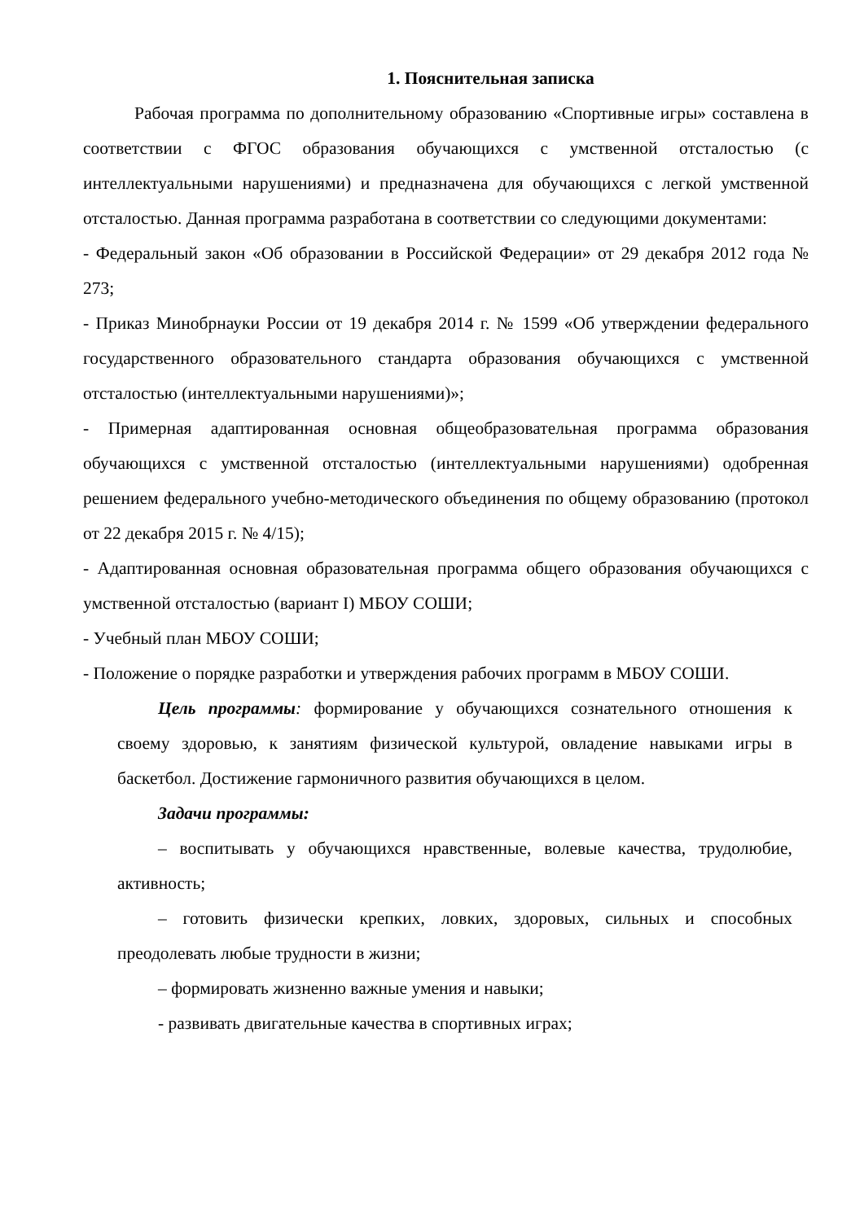1. Пояснительная записка
Рабочая программа по дополнительному образованию «Спортивные игры» составлена в соответствии с ФГОС образования обучающихся с умственной отсталостью (с интеллектуальными нарушениями) и предназначена для обучающихся с легкой умственной отсталостью. Данная программа разработана в соответствии со следующими документами:
- Федеральный закон «Об образовании в Российской Федерации» от 29 декабря 2012 года № 273;
- Приказ Минобрнауки России от 19 декабря 2014 г. № 1599 «Об утверждении федерального государственного образовательного стандарта образования обучающихся с умственной отсталостью (интеллектуальными нарушениями)»;
- Примерная адаптированная основная общеобразовательная программа образования обучающихся с умственной отсталостью (интеллектуальными нарушениями) одобренная решением федерального учебно-методического объединения по общему образованию (протокол от 22 декабря 2015 г. № 4/15);
- Адаптированная основная образовательная программа общего образования обучающихся с умственной отсталостью (вариант I) МБОУ СОШИ;
- Учебный план МБОУ СОШИ;
- Положение о порядке разработки и утверждения рабочих программ в МБОУ СОШИ.
Цель программы: формирование у обучающихся сознательного отношения к своему здоровью, к занятиям физической культурой, овладение навыками игры в баскетбол. Достижение гармоничного развития обучающихся в целом.
Задачи программы:
– воспитывать у обучающихся нравственные, волевые качества, трудолюбие, активность;
– готовить физически крепких, ловких, здоровых, сильных и способных преодолевать любые трудности в жизни;
– формировать жизненно важные умения и навыки;
- развивать двигательные качества в спортивных играх;